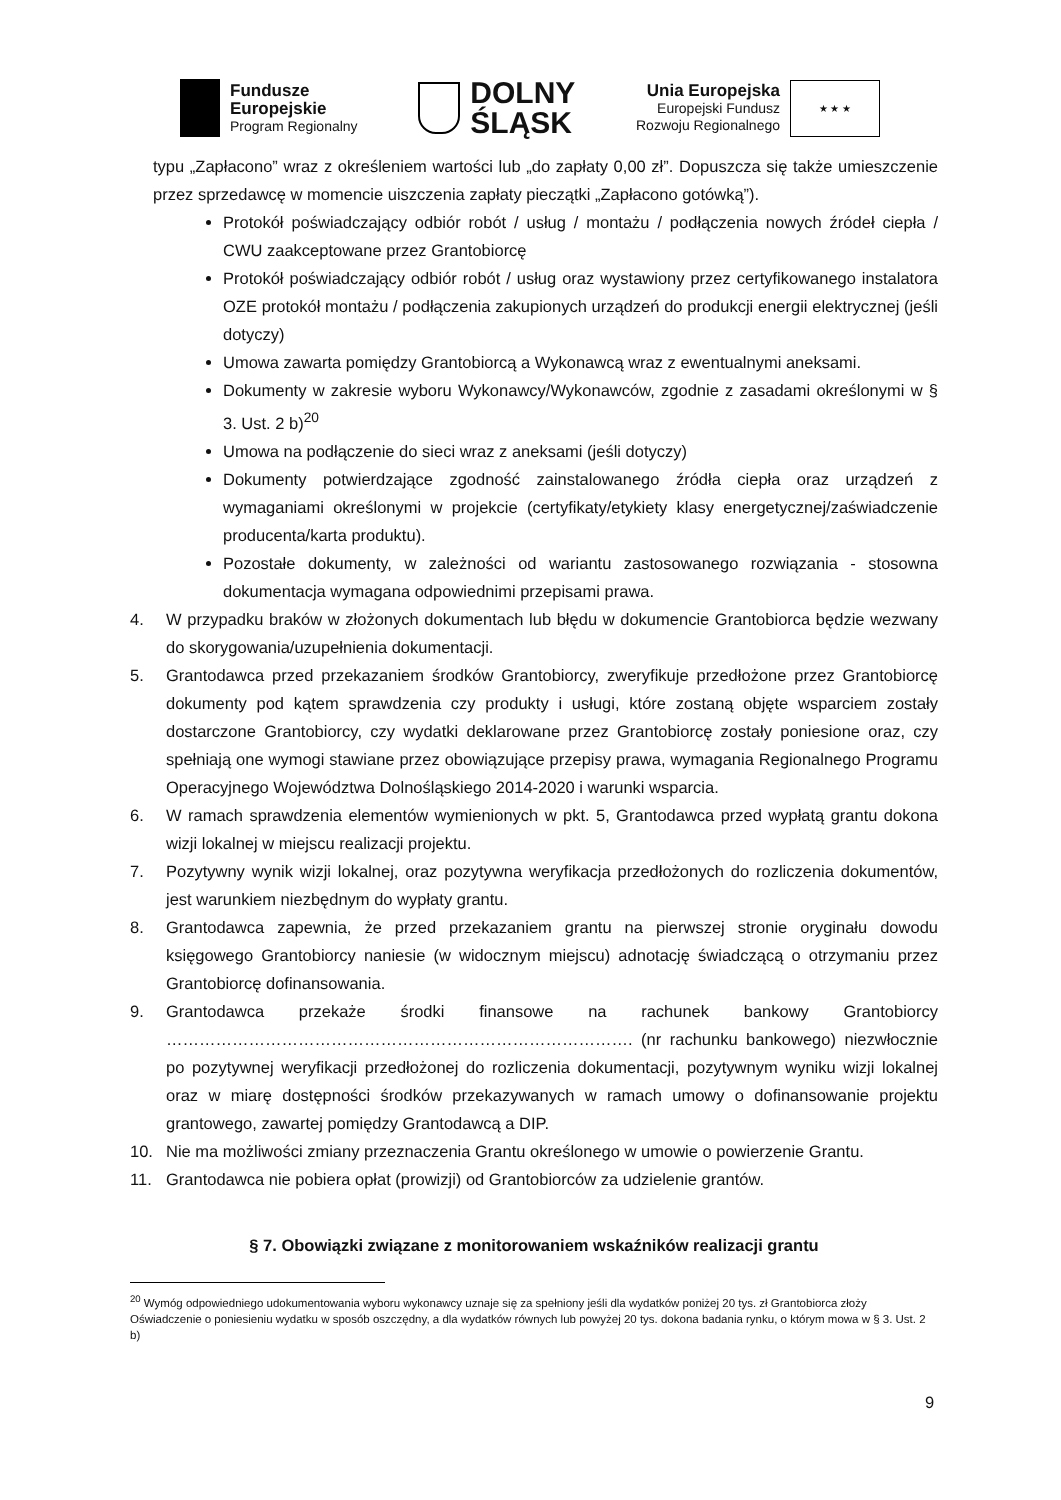Fundusze
Europejskie
Program Regionalny
DOLNY
ŚLĄSK
Unia Europejska
Europejski Fundusz
Rozwoju Regionalnego
★ ★ ★
typu „Zapłacono” wraz z określeniem wartości lub „do zapłaty 0,00 zł”. Dopuszcza się także umieszczenie przez sprzedawcę w momencie uiszczenia zapłaty pieczątki „Zapłacono gotówką”).
Protokół poświadczający odbiór robót / usług / montażu / podłączenia nowych źródeł ciepła / CWU zaakceptowane przez Grantobiorcę
Protokół poświadczający odbiór robót / usług oraz wystawiony przez certyfikowanego instalatora OZE protokół montażu / podłączenia zakupionych urządzeń do produkcji energii elektrycznej (jeśli dotyczy)
Umowa zawarta pomiędzy Grantobiorcą a Wykonawcą wraz z ewentualnymi aneksami.
Dokumenty w zakresie wyboru Wykonawcy/Wykonawców, zgodnie z zasadami określonymi w § 3. Ust. 2 b)<sup>20</sup>
Umowa na podłączenie do sieci wraz z aneksami (jeśli dotyczy)
Dokumenty potwierdzające zgodność zainstalowanego źródła ciepła oraz urządzeń z wymaganiami określonymi w projekcie (certyfikaty/etykiety klasy energetycznej/zaświadczenie producenta/karta produktu).
Pozostałe dokumenty, w zależności od wariantu zastosowanego rozwiązania - stosowna dokumentacja wymagana odpowiednimi przepisami prawa.
4. W przypadku braków w złożonych dokumentach lub błędu w dokumencie Grantobiorca będzie wezwany do skorygowania/uzupełnienia dokumentacji.
5. Grantodawca przed przekazaniem środków Grantobiorcy, zweryfikuje przedłożone przez Grantobiorcę dokumenty pod kątem sprawdzenia czy produkty i usługi, które zostaną objęte wsparciem zostały dostarczone Grantobiorcy, czy wydatki deklarowane przez Grantobiorcę zostały poniesione oraz, czy spełniają one wymogi stawiane przez obowiązujące przepisy prawa, wymagania Regionalnego Programu Operacyjnego Województwa Dolnośląskiego 2014-2020 i warunki wsparcia.
6. W ramach sprawdzenia elementów wymienionych w pkt. 5, Grantodawca przed wypłatą grantu dokona wizji lokalnej w miejscu realizacji projektu.
7. Pozytywny wynik wizji lokalnej, oraz pozytywna weryfikacja przedłożonych do rozliczenia dokumentów, jest warunkiem niezbędnym do wypłaty grantu.
8. Grantodawca zapewnia, że przed przekazaniem grantu na pierwszej stronie oryginału dowodu księgowego Grantobiorcy naniesie (w widocznym miejscu) adnotację świadczącą o otrzymaniu przez Grantobiorcę dofinansowania.
9. Grantodawca przekaże środki finansowe na rachunek bankowy Grantobiorcy …………………………………………………………………………. (nr rachunku bankowego) niezwłocznie po pozytywnej weryfikacji przedłożonej do rozliczenia dokumentacji, pozytywnym wyniku wizji lokalnej oraz w miarę dostępności środków przekazywanych w ramach umowy o dofinansowanie projektu grantowego, zawartej pomiędzy Grantodawcą a DIP.
10. Nie ma możliwości zmiany przeznaczenia Grantu określonego w umowie o powierzenie Grantu.
11. Grantodawca nie pobiera opłat (prowizji) od Grantobiorców za udzielenie grantów.
§ 7. Obowiązki związane z monitorowaniem wskaźników realizacji grantu
<sup>20</sup> Wymóg odpowiedniego udokumentowania wyboru wykonawcy uznaje się za spełniony jeśli dla wydatków poniżej 20 tys. zł Grantobiorca złoży Oświadczenie o poniesieniu wydatku w sposób oszczędny, a dla wydatków równych lub powyżej 20 tys. dokona badania rynku, o którym mowa w § 3. Ust. 2 b)
9